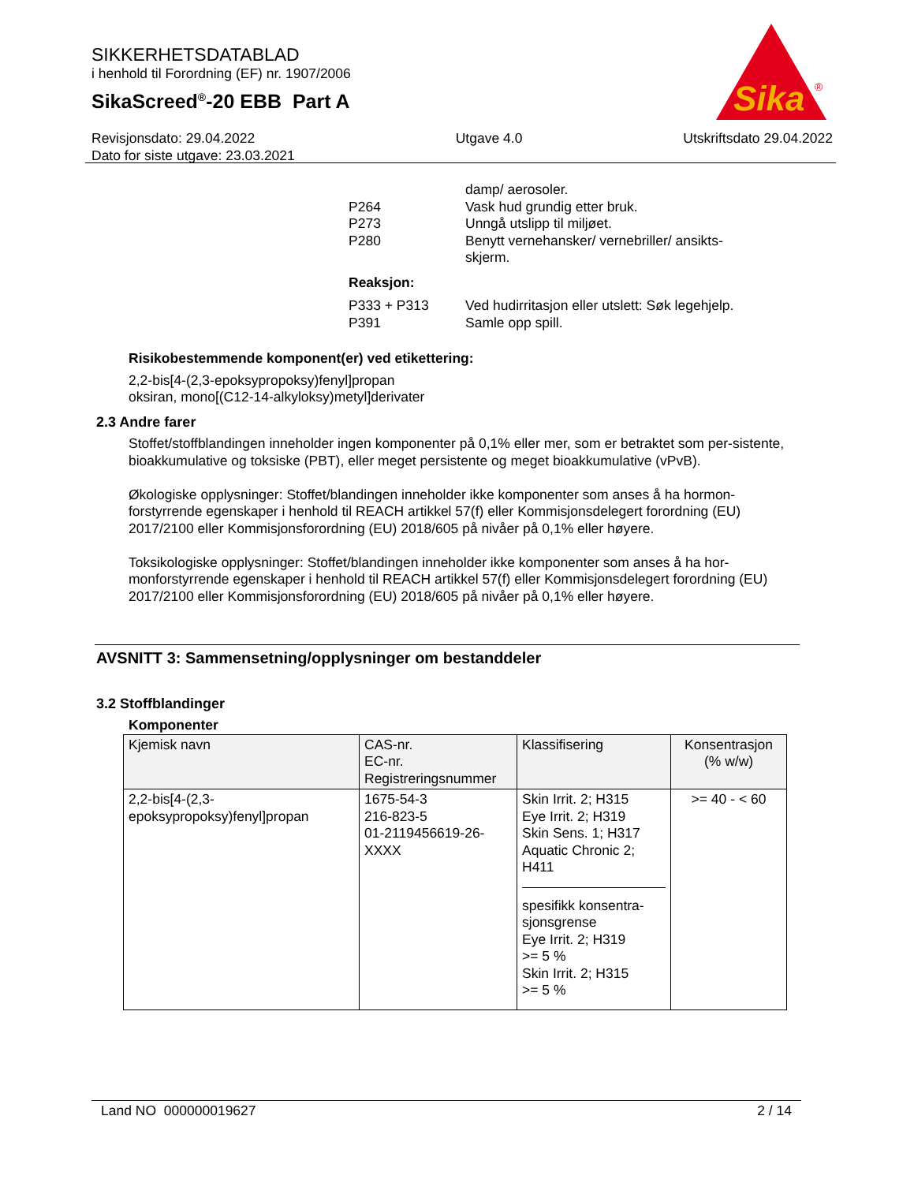SIKKERHETSDATABLAD
i henhold til Forordning (EF) nr. 1907/2006
SikaScreed<sup>®</sup>-20 EBB Part A
Sika
®
Revisjonsdato: 29.04.2022
Dato for siste utgave: 23.03.2021
Utgave 4.0 Utskriftsdato 29.04.2022
damp/ aerosoler.
P264 Vask hud grundig etter bruk.
P273 Unngå utslipp til miljøet.
P280 Benytt vernehansker/ vernebriller/ ansikts-
skjerm.
Reaksjon:
P333 + P313 Ved hudirritasjon eller utslett: Søk legehjelp.
P391 Samle opp spill.
Risikobestemmende komponent(er) ved etikettering:
2,2-bis[4-(2,3-epoksypropoksy)fenyl]propan
oksiran, mono[(C12-14-alkyloksy)metyl]derivater
2.3 Andre farer
Stoffet/stoffblandingen inneholder ingen komponenter på 0,1% eller mer, som er betraktet som per-sistente, bioakkumulative og toksiske (PBT), eller meget persistente og meget bioakkumulative (vPvB).
Økologiske opplysninger: Stoffet/blandingen inneholder ikke komponenter som anses å ha hormon-forstyrrende egenskaper i henhold til REACH artikkel 57(f) eller Kommisjonsdelegert forordning (EU) 2017/2100 eller Kommisjonsforordning (EU) 2018/605 på nivåer på 0,1% eller høyere.
Toksikologiske opplysninger: Stoffet/blandingen inneholder ikke komponenter som anses å ha hor-monforstyrrende egenskaper i henhold til REACH artikkel 57(f) eller Kommisjonsdelegert forordning (EU) 2017/2100 eller Kommisjonsforordning (EU) 2018/605 på nivåer på 0,1% eller høyere.
AVSNITT 3: Sammensetning/opplysninger om bestanddeler
3.2 Stoffblandinger
Komponenter
| Kjemisk navn | CAS-nr. EC-nr. Registreringsnummer | Klassifisering | Konsentrasjon (% w/w) |
| --- | --- | --- | --- |
| 2,2-bis[4-(2,3- epoksypropoksy)fenyl]propan | 1675-54-3 216-823-5 01-2119456619-26- XXXX | Skin Irrit. 2; H315 Eye Irrit. 2; H319 Skin Sens. 1; H317 Aquatic Chronic 2; H411 spesifikk konsentra- sjonsgrense Eye Irrit. 2; H319 >= 5 % Skin Irrit. 2; H315 >= 5 % | >= 40 - < 60 |
Land NO 000000019627 2 / 14